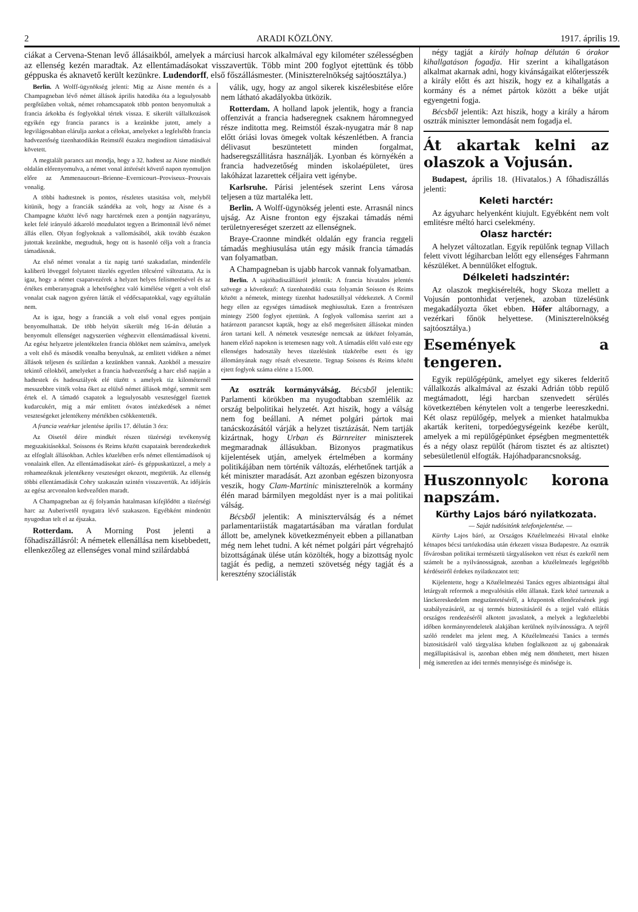2 ARADI KÖZLÖNY. 1917. április 19.
ciákat a Cervena-Stenan levő állásaikból, amelyek a márciusi harcok alkalmával egy kilométer szélességben az ellenség kezén maradtak. Az ellentámadásokat visszavertük. Több mint 200 foglyot ejtettünk és több géppuska és aknavető került kezünkre. Ludendorff, első főszállásmester. (Miniszterelnökség sajtóosztálya.)
Berlin. A Wolff-ügynökség jelenti: Mig az Aisne mentén és a Champagneban lévő német állások április hatodika óta a legsulyosabb pergőtűzben voltak, német rohamcsapatok több ponton benyomultak a francia árkokba és foglyokkal tértek vissza. E sikerült vállalkozások egyikén egy francia parancs is a kezünkbe jutott, amely a legvilágosabban elárulja azokat a célokat, amelyeket a legfelsőbb francia hadvezetőség tizenhatodikán Reimstől északra megindított támadásával követett.
A megtalált parancs azt mondja, hogy a 32. hadtest az Aisne mindkét oldalán előrenyomulva, a német vonal áttörését követő napon nyomuljon előre az Ammenaucourt–Brienne–Evernicourt–Proviseux–Prouvais vonalig.
A többi hadtestnek is pontos, részletes utasitása volt, melyből kitünik, hogy a franciák szándéka az volt, hogy az Aisne és a Champagne között lévő nagy harctérnek ezen a pontján nagyarányu, kelet felé irányuló átkaroló mozdulatot tegyen a Brimontnál lévő német állás ellen. Olyan foglyoknak a vallomásából, akik tovább északon jutottak kezünkbe, megtudtuk, hogy ott is hasonló célja volt a francia támadásnak.
Az első német vonalat a tiz napig tartó szakadatlan, mindenféle kaliberü löveggel folytatott tüzelés egyetlen tölcsérré változtatta. Az is igaz, hogy a német csapatvezérek a helyzet helyes felismerésével és az értékes emberanyagnak a lehetőséghez való kimélése végett a volt első vonalat csak nagyon gyéren látták el védőcsapatokkal, vagy egyáltalán nem.
Az is igaz, hogy a franciák a volt első vonal egyes pontjain benyomulhattak. De több helyütt sikerült még 16-án délután a benyomult ellenséget nagyszerüen véghezvitt ellentámadással kivetni. Az egész helyzetre jelentéktelen francia öblöket nem számítva, amelyek a volt első és második vonalba benyulnak, az emlitett vidéken a német állások teljesen és szilárdan a kezünkben vannak. Azokból a messzire tekintő célokból, amelyeket a francia hadvezetőség a harc első napján a hadtestek és hadosztályok elé tüzött s amelyek tiz kilométernél messzebbre vitték volna őket az elülső német állások mögé, semmit sem értek el. A támadó csapatok a legsulyosabb veszteséggel fizettek kudarcukért, mig a már emlitett óvatos intézkedések a német veszteségeket jelentékeny mértékben csökkentették.
A francia vezérkar jelentése április 17. délután 3 óra:
Az Oisetól déire mindkét részen tüzérségi tevékenység megszakitásokkal. Soissons és Reims között csapataink berendezkedtek az elfoglalt állásokban. Achles közelében erős német ellentámadások uj vonalaink ellen. Az ellentámadásokat záró- és géppuskatüzzel, a mely a rohamozóknak jelentékeny veszteséget okozott, megtörtük. Az ellenség többi ellentámadását Cohry szakaszán szintén visszavertük. Az időjárás az egész arcvonalon kedvezőtlen maradt.
A Champagneban az éj folyamán hatalmasan kifejlődött a tüzérségi harc az Auberivetől nyugatra lévő szakaszon. Egyébként mindenütt nyugodtan telt el az éjszaka.
Rotterdam. A Morning Post jelenti a főhadiszállásról: A németek ellenállása nem kisebbedett, ellenkezőleg az ellenséges vonal mind szilárdabbá
válik, ugy, hogy az angol sikerek kiszélesbitése előre nem látható akadályokba ütközik.
Rotterdam. A holland lapok jelentik, hogy a francia offenzivát a francia hadseregnek csaknem háromnegyed része inditotta meg. Reimstól észak-nyugatra már 8 nap előtt óriási lovas ömegek voltak készenlétben. A francia délivasut beszüntetett minden forgalmat, hadseregszállitásra használják. Lyonban és környékén a francia hadvezetőség minden iskolaépületet, üres lakóházat lazarettek céljaira vett igénybe.
Karlsruhe. Párisi jelentések szerint Lens városa teljesen a tüz martaléka lett.
Berlin. A Wolff-ügynökség jelenti este. Arrasnál nincs ujság. Az Aisne fronton egy éjszakai támadás némi területnyereséget szerzett az ellenségnek.
Braye-Craonne mindkét oldalán egy francia reggeli támadás meghiusulása után egy másik francia támadás van folyamatban.
A Champagneban is ujabb harcok vannak folyamatban.
Berlin. A sajtóhadiszállásról jelentik: A francia hivatalos jelentés szövege a következő: A tizenhatodiki csata folyamán Soisson és Reims között a németek, mintegy tizenhat hadosztállyal védekeztek. A Cormil hegy ellen az egységes támadások meghiusultak. Ezen a frontrészen mintegy 2500 foglyot ejtettünk. A foglyok vallomása szerint azt a határozott parancsot kapták, hogy az első megerősitett állásokat minden áron tartani kell. A németek vesztesége nemcsak az ütközet folyamán, hanem előző napokon is tetemesen nagy volt. A támadás előtt való este egy ellenséges hadosztály heves tüzelésünk tüzkörébe esett és igy állományának nagy részét elvesztette. Tegnap Soisons és Reims között ejtett foglyok száma elérte a 15.000.
Az osztrák kormányválság. Bécsből jelentik: Parlamenti körökben ma nyugodtabban szemlélik az ország belpolitikai helyzetét. Azt hiszik, hogy a válság nem fog beállani. A német polgári pártok mai tanácskozásától várják a helyzet tisztázását. Nem tartják kizártnak, hogy Urban és Bärnreiter miniszterek megmaradnak állásukban. Bizonyos pragmatikus kijelentések utján, amelyek értelmében a kormány politikájában nem történik változás, elérhetőnek tartják a két miniszter maradását. Azt azonban egészen bizonyosra veszik, hogy Clam-Martinic miniszterelnök a kormány élén marad bármilyen megoldást nyer is a mai politikai válság.
Bécsből jelentik: A miniszterválság és a német parlamentariisták magatartásában ma váratlan fordulat állott be, amelynek következményeit ebben a pillanatban még nem lehet tudni. A két német polgári párt végrehajtó bizottságának ülése után közölték, hogy a bizottság nyolc tagját és pedig, a nemzeti szövetség négy tagját és a keresztény szociálisták
négy tagját a király holnap délután 6 órakor kihallgatáson fogadja. Hir szerint a kihallgatáson alkalmat akarnak adni, hogy kivánságaikat előterjesszék a király előtt és azt hiszik, hogy ez a kihallgatás a kormány és a német pártok között a béke utját egyengetni fogja.
Bécsből jelentik: Azt hiszik, hogy a király a három osztrák miniszter lemondását nem fogadja el.
Át akartak kelni az olaszok a Vojusán.
Budapest, április 18. (Hivatalos.) A főhadiszállás jelenti:
Keleti harctér:
Az ágyuharc helyenként kiujult. Egyébként nem volt emlitésre méltó harci cselekmény.
Olasz harctér:
A helyzet változatlan. Egyik repülőnk tegnap Villach felett vivott légiharcban lelőtt egy ellenséges Fahrmann készüléket. A bennülőket elfogtuk.
Délkeleti hadszintér:
Az olaszok megkisérelték, hogy Skoza mellett a Vojusán pontonhidat verjenek, azoban tüzelésünk megakadályozta őket ebben. Höfer altábornagy, a vezérkari főnök helyettese. (Miniszterelnökség sajtóosztálya.)
Események a tengeren.
Egyik repülőgépünk, amelyet egy sikeres felderitő vállalkozás alkalmával az északi Adrián több repülő megtámadott, légi harcban szenvedett sérülés következtében kénytelen volt a tengerbe leereszkedni. Két olasz repülőgép, melyek a mienket hatalmukba akarták keriteni, torpedóegységeink kezébe került, amelyek a mi repülőgépünket épségben megmentették és a négy olasz repülőt (három tisztet és az altisztet) sebesületlenül elfogták. Hajóhadparancsnokság.
Huszonnyolc korona napszám.
Kürthy Lajos báró nyilatkozata.
— Saját tudósitónk telefonjelentése. —
Kürthy Lajos báró, az Országos Közélelmezési Hivatal elnöke kétnapos bécsi tartózkodása után érkezett vissza Budapestre. Az osztrák fővárosban politikai természetü tárgyalásokon vett részt és ezekről nem számolt be a nyilvánosságnak, azonban a közélelmezés legégetőbb kérdéseiről érdekes nyilatkozatot tett:
Kijelentette, hogy a Közélelmezési Tanács egyes albizottságai által letárgyalt reformok a megvalósitás előtt állanak. Ezek közé tartoznak a lánckereskedelem megszüntetéséről, a központok ellenőrzésének jogi szabályozásáról, az uj termés biztositásáról és a tejjel való ellátás országos rendezéséről alkotott javaslatok, a melyek a legközelebbi időben kormányrendeletek alakjában kerülnek nyilvánosságra. A tejről szóló rendelet ma jelent meg. A Közélelmezési Tanács a termés biztositásáról való tárgyalása közben foglalkozott az uj gabonaárak megállapitásával is, azonban ebben még nem dönthetett, mert hiszen még ismeretlen az idei termés mennyisége és minősége is.